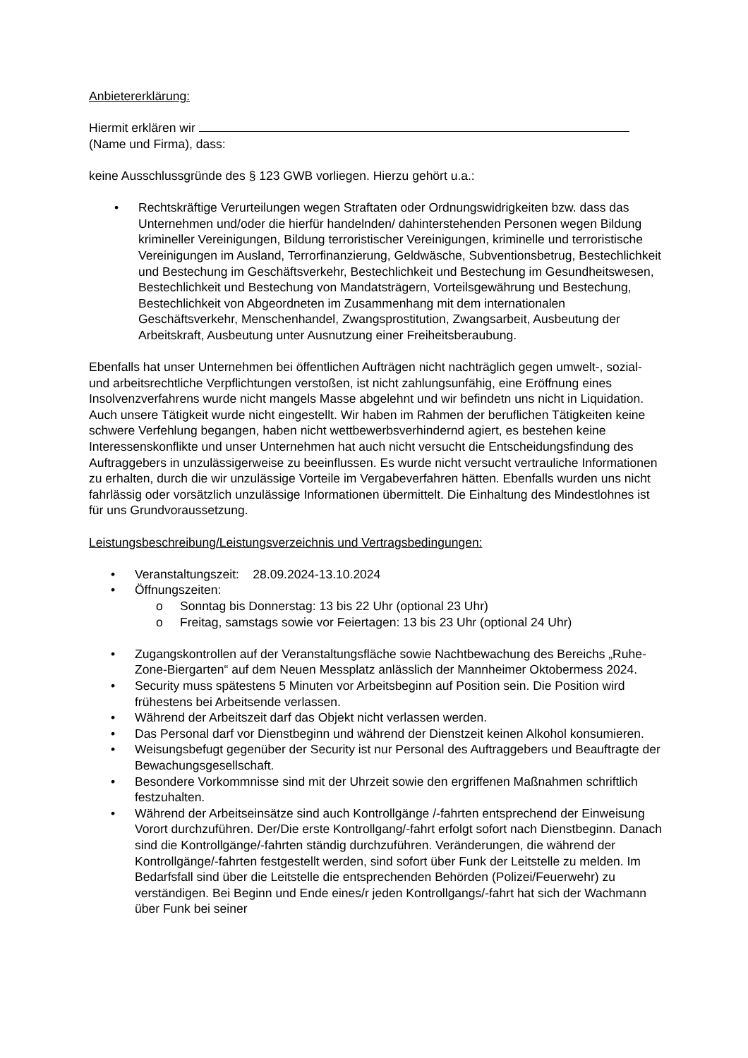Anbietererklärung:
Hiermit erklären wir
(Name und Firma), dass:
keine Ausschlussgründe des § 123 GWB vorliegen. Hierzu gehört u.a.:
• Rechtskräftige Verurteilungen wegen Straftaten oder Ordnungswidrigkeiten bzw. dass das Unternehmen und/oder die hierfür handelnden/ dahinterstehenden Personen wegen Bildung krimineller Vereinigungen, Bildung terroristischer Vereinigungen, kriminelle und terroristische Vereinigungen im Ausland, Terrorfinanzierung, Geldwäsche, Subventionsbetrug, Bestechlichkeit und Bestechung im Geschäftsverkehr, Bestechlichkeit und Bestechung im Gesundheitswesen, Bestechlichkeit und Bestechung von Mandatsträgern, Vorteilsgewährung und Bestechung, Bestechlichkeit von Abgeordneten im Zusammenhang mit dem internationalen Geschäftsverkehr, Menschenhandel, Zwangsprostitution, Zwangsarbeit, Ausbeutung der Arbeitskraft, Ausbeutung unter Ausnutzung einer Freiheitsberaubung.
Ebenfalls hat unser Unternehmen bei öffentlichen Aufträgen nicht nachträglich gegen umwelt-, sozial- und arbeitsrechtliche Verpflichtungen verstoßen, ist nicht zahlungsunfähig, eine Eröffnung eines Insolvenzverfahrens wurde nicht mangels Masse abgelehnt und wir befindetn uns nicht in Liquidation. Auch unsere Tätigkeit wurde nicht eingestellt. Wir haben im Rahmen der beruflichen Tätigkeiten keine schwere Verfehlung begangen, haben nicht wettbewerbsverhindernd agiert, es bestehen keine Interessenskonflikte und unser Unternehmen hat auch nicht versucht die Entscheidungsfindung des Auftraggebers in unzulässigerweise zu beeinflussen. Es wurde nicht versucht vertrauliche Informationen zu erhalten, durch die wir unzulässige Vorteile im Vergabeverfahren hätten. Ebenfalls wurden uns nicht fahrlässig oder vorsätzlich unzulässige Informationen übermittelt. Die Einhaltung des Mindestlohnes ist für uns Grundvoraussetzung.
Leistungsbeschreibung/Leistungsverzeichnis und Vertragsbedingungen:
• Veranstaltungszeit: 28.09.2024-13.10.2024
• Öffnungszeiten:
o Sonntag bis Donnerstag: 13 bis 22 Uhr (optional 23 Uhr)
o Freitag, samstags sowie vor Feiertagen: 13 bis 23 Uhr (optional 24 Uhr)
• Zugangskontrollen auf der Veranstaltungsfläche sowie Nachtbewachung des Bereichs „Ruhe-Zone-Biergarten“ auf dem Neuen Messplatz anlässlich der Mannheimer Oktobermess 2024.
• Security muss spätestens 5 Minuten vor Arbeitsbeginn auf Position sein. Die Position wird frühestens bei Arbeitsende verlassen.
• Während der Arbeitszeit darf das Objekt nicht verlassen werden.
• Das Personal darf vor Dienstbeginn und während der Dienstzeit keinen Alkohol konsumieren.
• Weisungsbefugt gegenüber der Security ist nur Personal des Auftraggebers und Beauftragte der Bewachungsgesellschaft.
• Besondere Vorkommnisse sind mit der Uhrzeit sowie den ergriffenen Maßnahmen schriftlich festzuhalten.
• Während der Arbeitseinsätze sind auch Kontrollgänge /-fahrten entsprechend der Einweisung Vorort durchzuführen. Der/Die erste Kontrollgang/-fahrt erfolgt sofort nach Dienstbeginn. Danach sind die Kontrollgänge/-fahrten ständig durchzuführen. Veränderungen, die während der Kontrollgänge/-fahrten festgestellt werden, sind sofort über Funk der Leitstelle zu melden. Im Bedarfsfall sind über die Leitstelle die entsprechenden Behörden (Polizei/Feuerwehr) zu verständigen. Bei Beginn und Ende eines/r jeden Kontrollgangs/-fahrt hat sich der Wachmann über Funk bei seiner